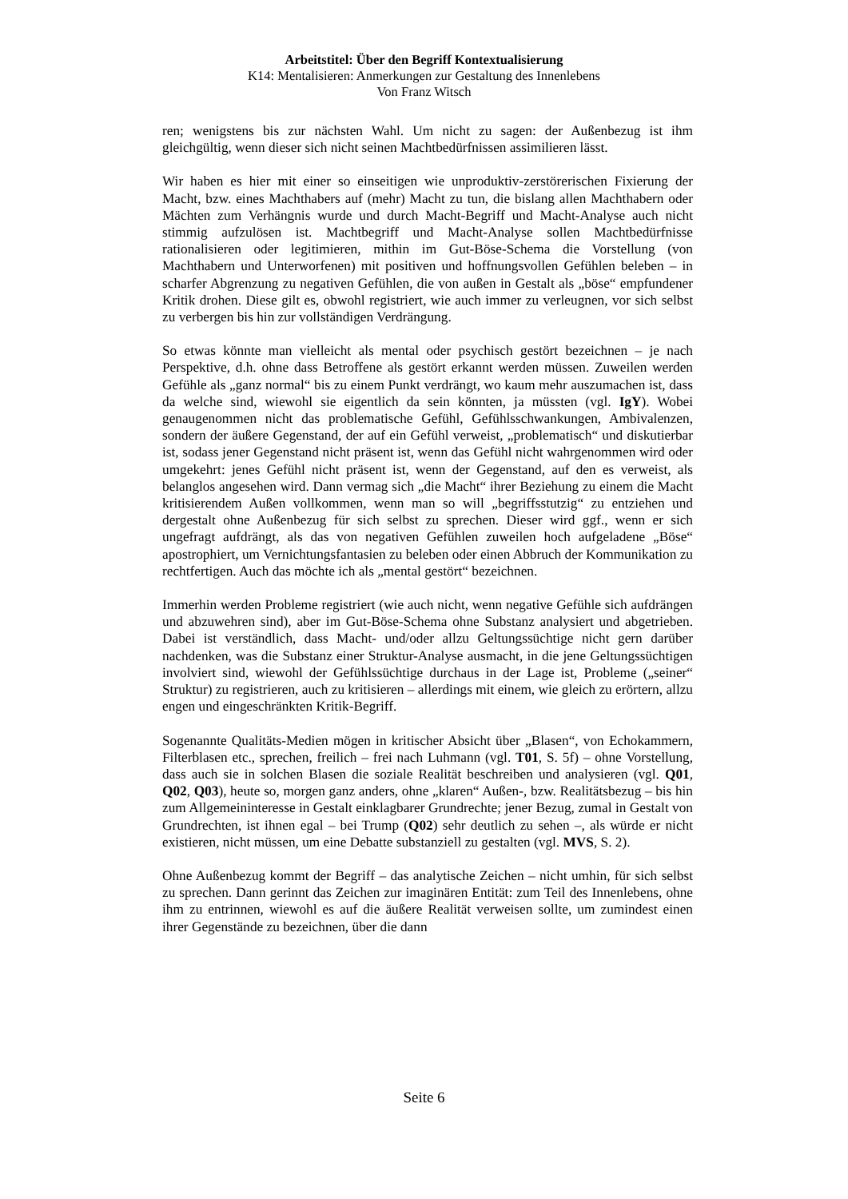Arbeitstitel: Über den Begriff Kontextualisierung
K14: Mentalisieren: Anmerkungen zur Gestaltung des Innenlebens
Von Franz Witsch
ren; wenigstens bis zur nächsten Wahl. Um nicht zu sagen: der Außenbezug ist ihm gleichgültig, wenn dieser sich nicht seinen Machtbedürfnissen assimilieren lässt.
Wir haben es hier mit einer so einseitigen wie unproduktiv-zerstörerischen Fixierung der Macht, bzw. eines Machthabers auf (mehr) Macht zu tun, die bislang allen Machthabern oder Mächten zum Verhängnis wurde und durch Macht-Begriff und Macht-Analyse auch nicht stimmig aufzulösen ist. Machtbegriff und Macht-Analyse sollen Machtbedürfnisse rationalisieren oder legitimieren, mithin im Gut-Böse-Schema die Vorstellung (von Machthabern und Unterworfenen) mit positiven und hoffnungsvollen Gefühlen beleben – in scharfer Abgrenzung zu negativen Gefühlen, die von außen in Gestalt als „böse“ empfundener Kritik drohen. Diese gilt es, obwohl registriert, wie auch immer zu verleugnen, vor sich selbst zu verbergen bis hin zur vollständigen Verdrängung.
So etwas könnte man vielleicht als mental oder psychisch gestört bezeichnen – je nach Perspektive, d.h. ohne dass Betroffene als gestört erkannt werden müssen. Zuweilen werden Gefühle als „ganz normal“ bis zu einem Punkt verdrängt, wo kaum mehr auszumachen ist, dass da welche sind, wiewohl sie eigentlich da sein könnten, ja müssten (vgl. IgY). Wobei genaugenommen nicht das problematische Gefühl, Gefühlsschwankungen, Ambivalenzen, sondern der äußere Gegenstand, der auf ein Gefühl verweist, „problematisch“ und diskutierbar ist, sodass jener Gegenstand nicht präsent ist, wenn das Gefühl nicht wahrgenommen wird oder umgekehrt: jenes Gefühl nicht präsent ist, wenn der Gegenstand, auf den es verweist, als belanglos angesehen wird. Dann vermag sich „die Macht“ ihrer Beziehung zu einem die Macht kritisierendem Außen vollkommen, wenn man so will „begriffsstutzig“ zu entziehen und dergestalt ohne Außenbezug für sich selbst zu sprechen. Dieser wird ggf., wenn er sich ungefragt aufdrängt, als das von negativen Gefühlen zuweilen hoch aufgeladene „Böse“ apostrophiert, um Vernichtungsfantasien zu beleben oder einen Abbruch der Kommunikation zu rechtfertigen. Auch das möchte ich als „mental gestört“ bezeichnen.
Immerhin werden Probleme registriert (wie auch nicht, wenn negative Gefühle sich aufdrängen und abzuwehren sind), aber im Gut-Böse-Schema ohne Substanz analysiert und abgetrieben. Dabei ist verständlich, dass Macht- und/oder allzu Geltungssüchtige nicht gern darüber nachdenken, was die Substanz einer Struktur-Analyse ausmacht, in die jene Geltungssüchtigen involviert sind, wiewohl der Gefühlssüchtige durchaus in der Lage ist, Probleme („seiner“ Struktur) zu registrieren, auch zu kritisieren – allerdings mit einem, wie gleich zu erörtern, allzu engen und eingeschränkten Kritik-Begriff.
Sogenannte Qualitäts-Medien mögen in kritischer Absicht über „Blasen“, von Echokammern, Filterblasen etc., sprechen, freilich – frei nach Luhmann (vgl. T01, S. 5f) – ohne Vorstellung, dass auch sie in solchen Blasen die soziale Realität beschreiben und analysieren (vgl. Q01, Q02, Q03), heute so, morgen ganz anders, ohne „klaren“ Außen-, bzw. Realitätsbezug – bis hin zum Allgemeininteresse in Gestalt einklagbarer Grundrechte; jener Bezug, zumal in Gestalt von Grundrechten, ist ihnen egal – bei Trump (Q02) sehr deutlich zu sehen –, als würde er nicht existieren, nicht müssen, um eine Debatte substanziell zu gestalten (vgl. MVS, S. 2).
Ohne Außenbezug kommt der Begriff – das analytische Zeichen – nicht umhin, für sich selbst zu sprechen. Dann gerinnt das Zeichen zur imaginären Entität: zum Teil des Innenlebens, ohne ihm zu entrinnen, wiewohl es auf die äußere Realität verweisen sollte, um zumindest einen ihrer Gegenstände zu bezeichnen, über die dann
Seite 6